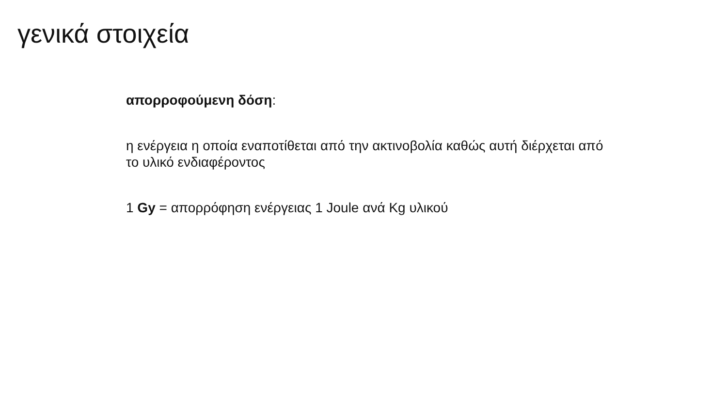γενικά στοιχεία
απορροφούμενη δόση:
η ενέργεια η οποία εναποτίθεται από την ακτινοβολία καθώς αυτή διέρχεται από το υλικό ενδιαφέροντος
1 Gy = απορρόφηση ενέργειας 1 Joule ανά Kg υλικού